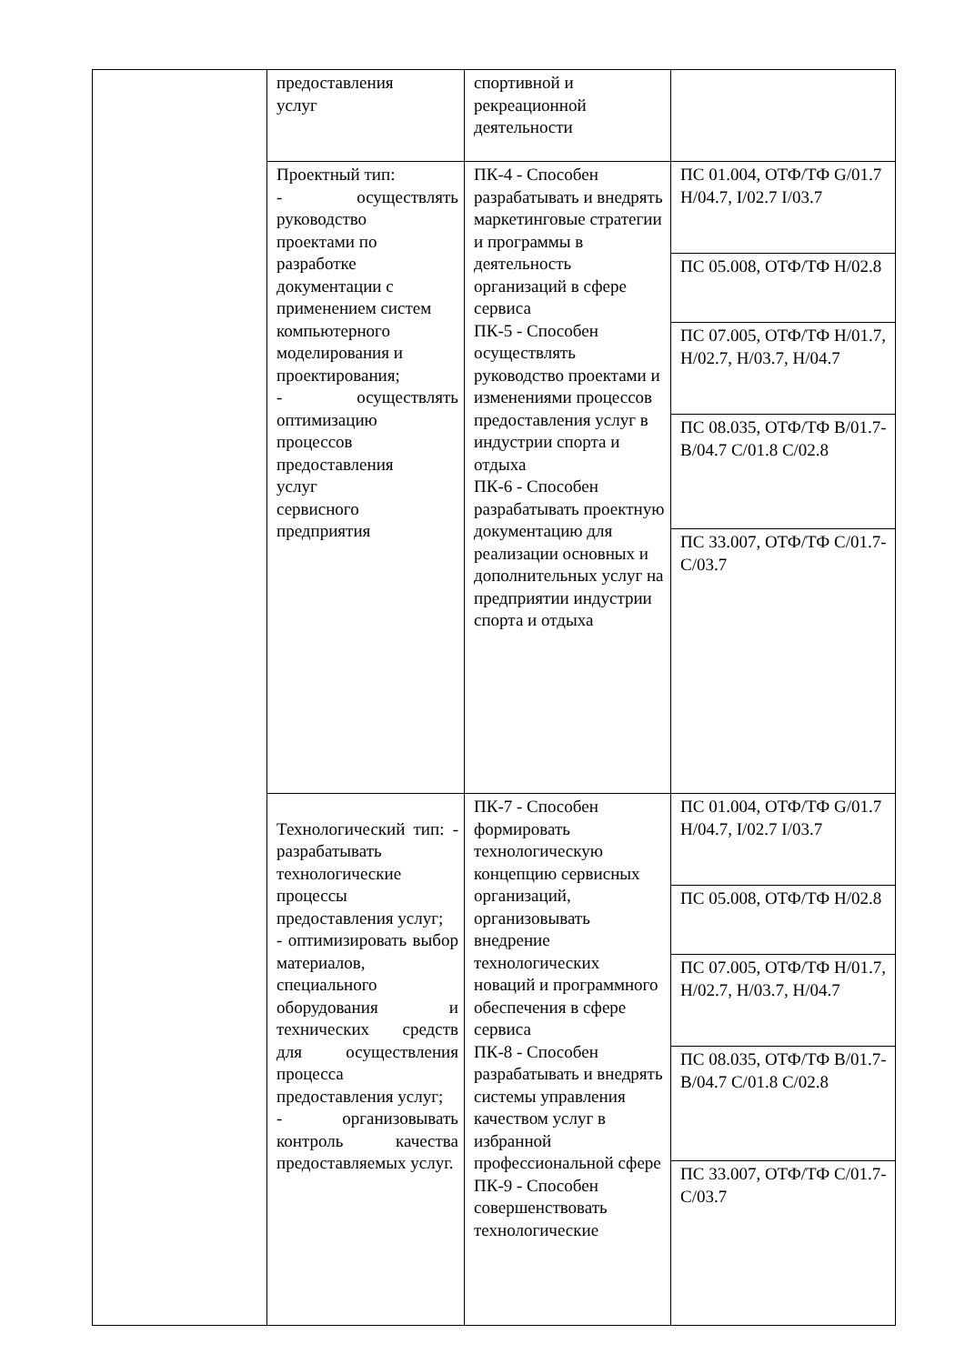| | предоставления услуг | спортивной и рекреационной деятельности | |
| | Проектный тип: - осуществлять руководство проектами по разработке документации с применением систем компьютерного моделирования и проектирования; - осуществлять оптимизацию процессов предоставления услуг сервисного предприятия | ПК-4 - Способен разрабатывать и внедрять маркетинговые стратегии и программы в деятельность организаций в сфере сервиса ПК-5 - Способен осуществлять руководство проектами и изменениями процессов предоставления услуг в индустрии спорта и отдыха ПК-6 - Способен разрабатывать проектную документацию для реализации основных и дополнительных услуг на предприятии индустрии спорта и отдыха | ПС 01.004, ОТФ/ТФ G/01.7 H/04.7, I/02.7 I/03.7 |
| | | | ПС 05.008, ОТФ/ТФ H/02.8 |
| | | | ПС 07.005, ОТФ/ТФ H/01.7, H/02.7, H/03.7, H/04.7 |
| | | | ПС 08.035, ОТФ/ТФ B/01.7-B/04.7 C/01.8 C/02.8 |
| | | | ПС 33.007, ОТФ/ТФ C/01.7- C/03.7 |
| | Технологический тип: - разрабатывать технологические процессы предоставления услуг; - оптимизировать выбор материалов, специального оборудования и технических средств для осуществления процесса предоставления услуг; - организовывать контроль качества предоставляемых услуг. | ПК-7 - Способен формировать технологическую концепцию сервисных организаций, организовывать внедрение технологических новаций и программного обеспечения в сфере сервиса ПК-8 - Способен разрабатывать и внедрять системы управления качеством услуг в избранной профессиональной сфере ПК-9 - Способен совершенствовать технологические | ПС 01.004, ОТФ/ТФ G/01.7 H/04.7, I/02.7 I/03.7 |
| | | | ПС 05.008, ОТФ/ТФ H/02.8 |
| | | | ПС 07.005, ОТФ/ТФ H/01.7, H/02.7, H/03.7, H/04.7 |
| | | | ПС 08.035, ОТФ/ТФ B/01.7-B/04.7 C/01.8 C/02.8 |
| | | | ПС 33.007, ОТФ/ТФ C/01.7- C/03.7 |